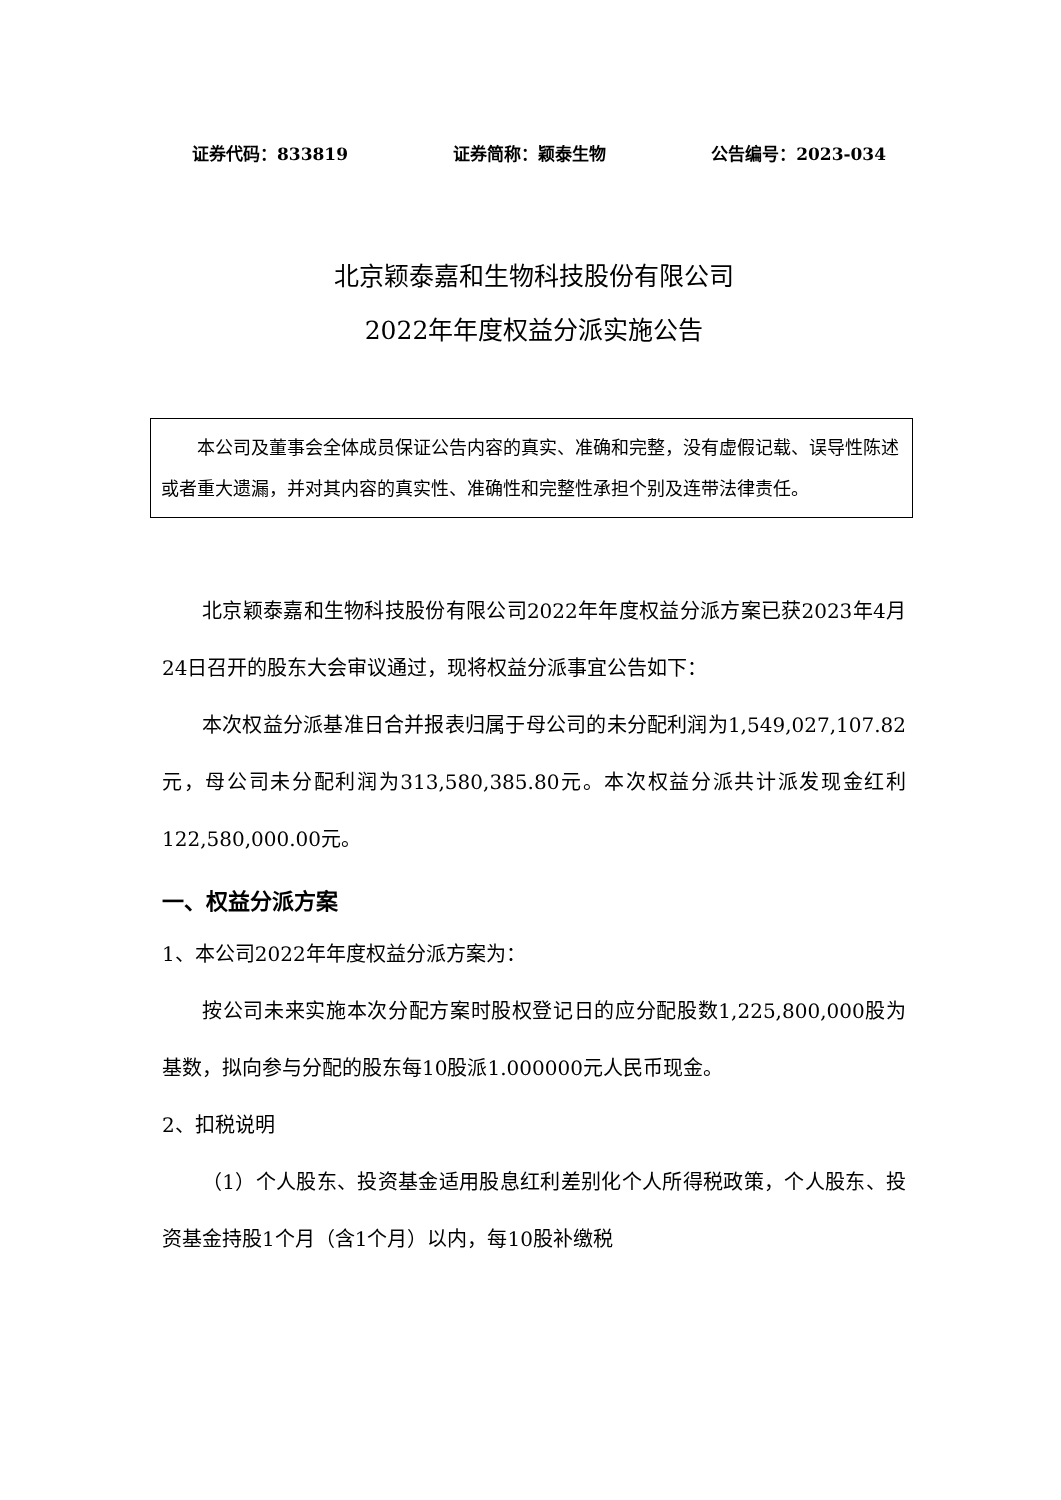证券代码：833819 证券简称：颖泰生物 公告编号：2023-034
北京颖泰嘉和生物科技股份有限公司
2022年年度权益分派实施公告
本公司及董事会全体成员保证公告内容的真实、准确和完整，没有虚假记载、误导性陈述或者重大遗漏，并对其内容的真实性、准确性和完整性承担个别及连带法律责任。
北京颖泰嘉和生物科技股份有限公司2022年年度权益分派方案已获2023年4月24日召开的股东大会审议通过，现将权益分派事宜公告如下：
本次权益分派基准日合并报表归属于母公司的未分配利润为1,549,027,107.82元，母公司未分配利润为313,580,385.80元。本次权益分派共计派发现金红利122,580,000.00元。
一、权益分派方案
1、本公司2022年年度权益分派方案为：
按公司未来实施本次分配方案时股权登记日的应分配股数1,225,800,000股为基数，拟向参与分配的股东每10股派1.000000元人民币现金。
2、扣税说明
（1）个人股东、投资基金适用股息红利差别化个人所得税政策，个人股东、投资基金持股1个月（含1个月）以内，每10股补缴税